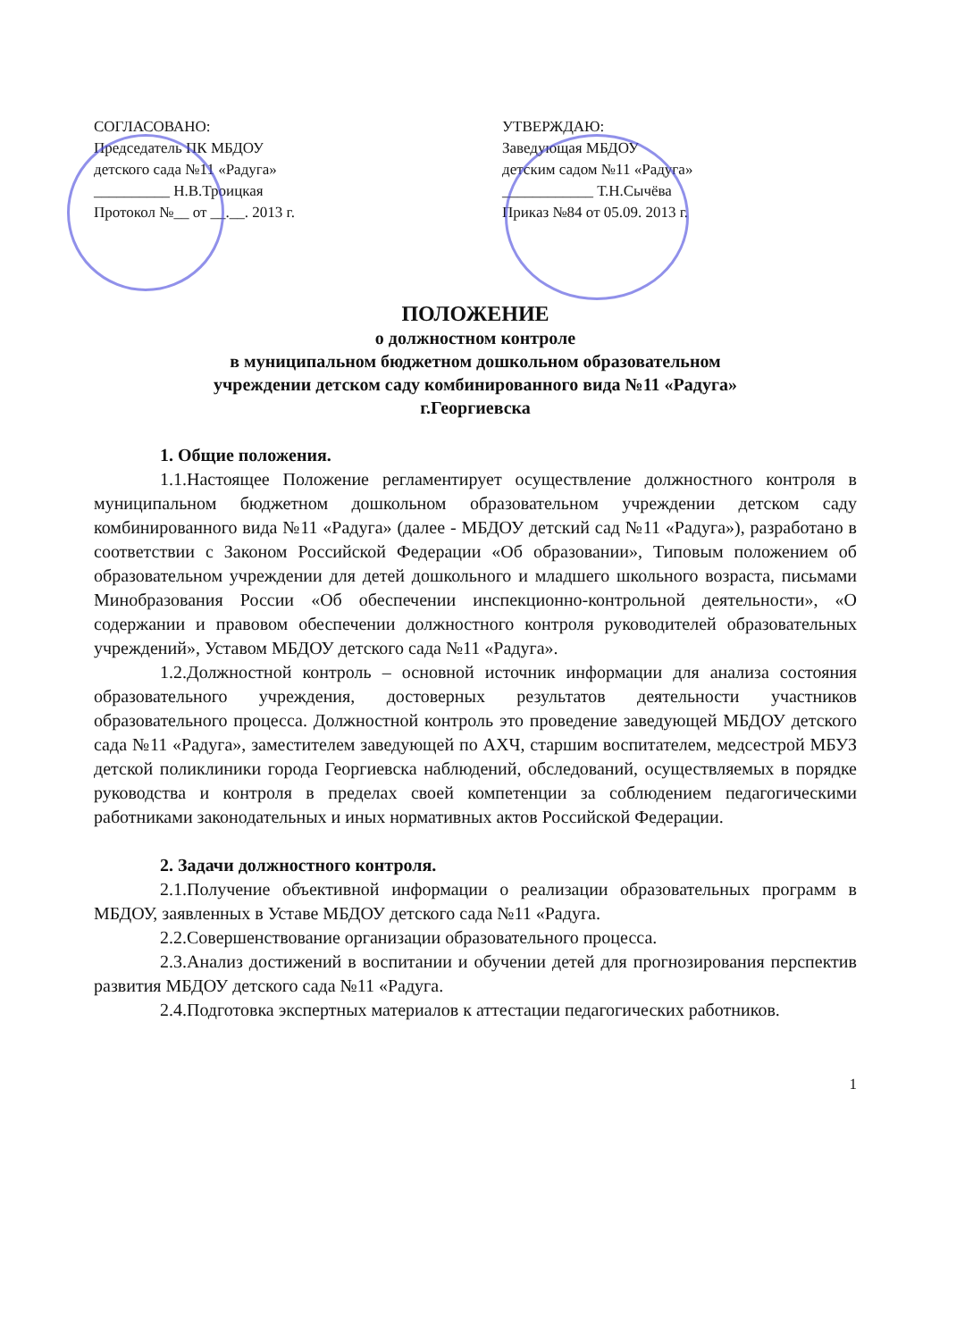СОГЛАСОВАНО:
Председатель ПК МБДОУ
детского сада №11 «Радуга»
__________ Н.В.Троицкая
Протокол №__ от __.__. 2013 г.
УТВЕРЖДАЮ:
Заведующая МБДОУ
детским садом №11 «Радуга»
____________ Т.Н.Сычёва
Приказ №84 от 05.09. 2013 г.
ПОЛОЖЕНИЕ
о должностном контроле
в муниципальном бюджетном дошкольном образовательном
учреждении детском саду комбинированного вида №11 «Радуга»
г.Георгиевска
1. Общие положения.
1.1.Настоящее Положение регламентирует осуществление должностного контроля в муниципальном бюджетном дошкольном образовательном учреждении детском саду комбинированного вида №11 «Радуга» (далее - МБДОУ детский сад №11 «Радуга»), разработано в соответствии с Законом Российской Федерации «Об образовании», Типовым положением об образовательном учреждении для детей дошкольного и младшего школьного возраста, письмами Минобразования России «Об обеспечении инспекционно-контрольной деятельности», «О содержании и правовом обеспечении должностного контроля руководителей образовательных учреждений», Уставом МБДОУ детского сада №11 «Радуга».
1.2.Должностной контроль – основной источник информации для анализа состояния образовательного учреждения, достоверных результатов деятельности участников образовательного процесса. Должностной контроль это проведение заведующей МБДОУ детского сада №11 «Радуга», заместителем заведующей по АХЧ, старшим воспитателем, медсестрой МБУЗ детской поликлиники города Георгиевска наблюдений, обследований, осуществляемых в порядке руководства и контроля в пределах своей компетенции за соблюдением педагогическими работниками законодательных и иных нормативных актов Российской Федерации.
2. Задачи должностного контроля.
2.1.Получение объективной информации о реализации образовательных программ в МБДОУ, заявленных в Уставе МБДОУ детского сада №11 «Радуга.
2.2.Совершенствование организации образовательного процесса.
2.3.Анализ достижений в воспитании и обучении детей для прогнозирования перспектив развития МБДОУ детского сада №11 «Радуга.
2.4.Подготовка экспертных материалов к аттестации педагогических работников.
1